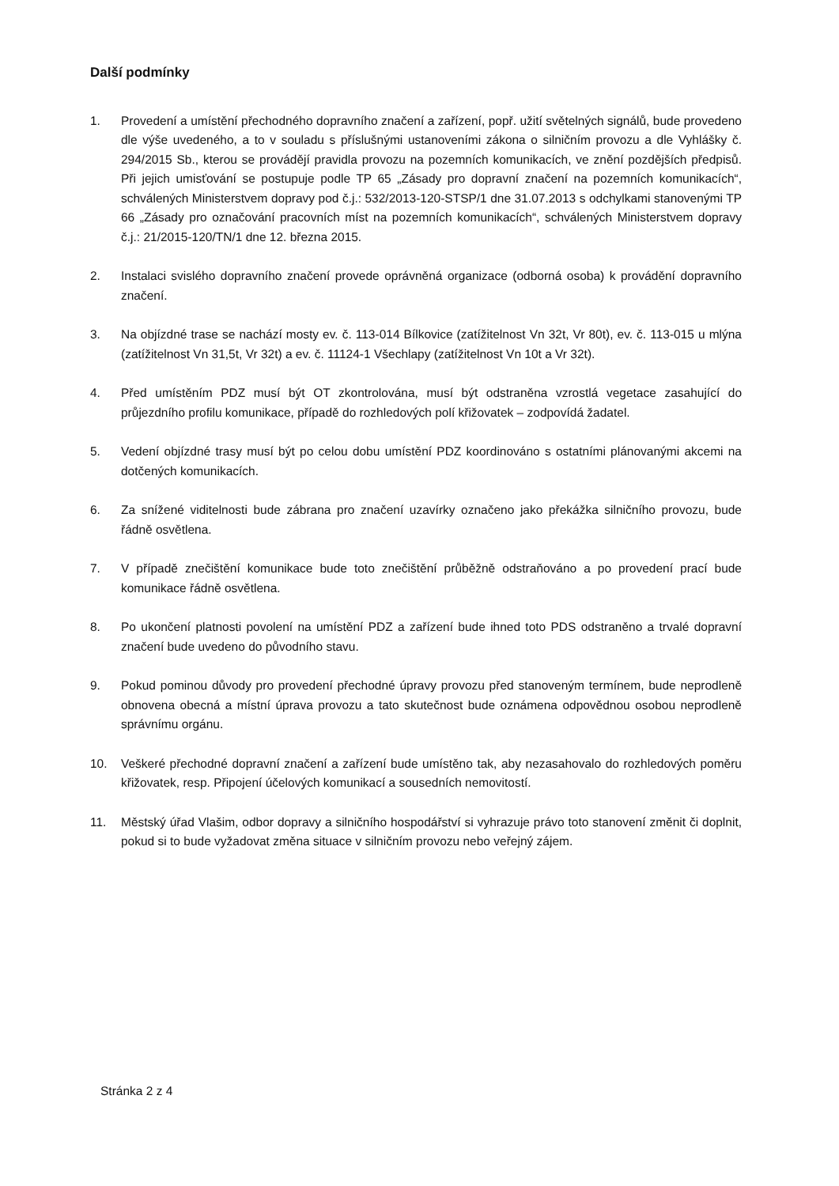Další podmínky
1. Provedení a umístění přechodného dopravního značení a zařízení, popř. užití světelných signálů, bude provedeno dle výše uvedeného, a to v souladu s příslušnými ustanoveními zákona o silničním provozu a dle Vyhlášky č. 294/2015 Sb., kterou se provádějí pravidla provozu na pozemních komunikacích, ve znění pozdějších předpisů. Při jejich umisťování se postupuje podle TP 65 „Zásady pro dopravní značení na pozemních komunikacích“, schválených Ministerstvem dopravy pod č.j.: 532/2013-120-STSP/1 dne 31.07.2013 s odchylkami stanovenými TP 66 „Zásady pro označování pracovních míst na pozemních komunikacích“, schválených Ministerstvem dopravy č.j.: 21/2015-120/TN/1 dne 12. března 2015.
2. Instalaci svislého dopravního značení provede oprávněná organizace (odborná osoba) k provádění dopravního značení.
3. Na objízdné trase se nachází mosty ev. č. 113-014 Bílkovice (zatížitelnost Vn 32t, Vr 80t), ev. č. 113-015 u mlýna (zatížitelnost Vn 31,5t, Vr 32t) a ev. č. 11124-1 Všechlapy (zatížitelnost Vn 10t a Vr 32t).
4. Před umístěním PDZ musí být OT zkontrolována, musí být odstraněna vzrostlá vegetace zasahující do průjezdního profilu komunikace, případě do rozhledových polí křižovatek – zodpovídá žadatel.
5. Vedení objízdné trasy musí být po celou dobu umístění PDZ koordinováno s ostatními plánovanými akcemi na dotčených komunikacích.
6. Za snížené viditelnosti bude zábrana pro značení uzavírky označeno jako překážka silničního provozu, bude řádně osvětlena.
7. V případě znečištění komunikace bude toto znečištění průběžně odstraňováno a po provedení prací bude komunikace řádně osvětlena.
8. Po ukončení platnosti povolení na umístění PDZ a zařízení bude ihned toto PDS odstraněno a trvalé dopravní značení bude uvedeno do původního stavu.
9. Pokud pominou důvody pro provedení přechodné úpravy provozu před stanoveným termínem, bude neprodleně obnovena obecná a místní úprava provozu a tato skutečnost bude oznámena odpovědnou osobou neprodleně správnímu orgánu.
10. Veškeré přechodné dopravní značení a zařízení bude umístěno tak, aby nezasahovalo do rozhledových poměru křižovatek, resp. Připojení účelových komunikací a sousedních nemovitostí.
11. Městský úřad Vlašim, odbor dopravy a silničního hospodářství si vyhrazuje právo toto stanovení změnit či doplnit, pokud si to bude vyžadovat změna situace v silničním provozu nebo veřejný zájem.
Stránka 2 z 4